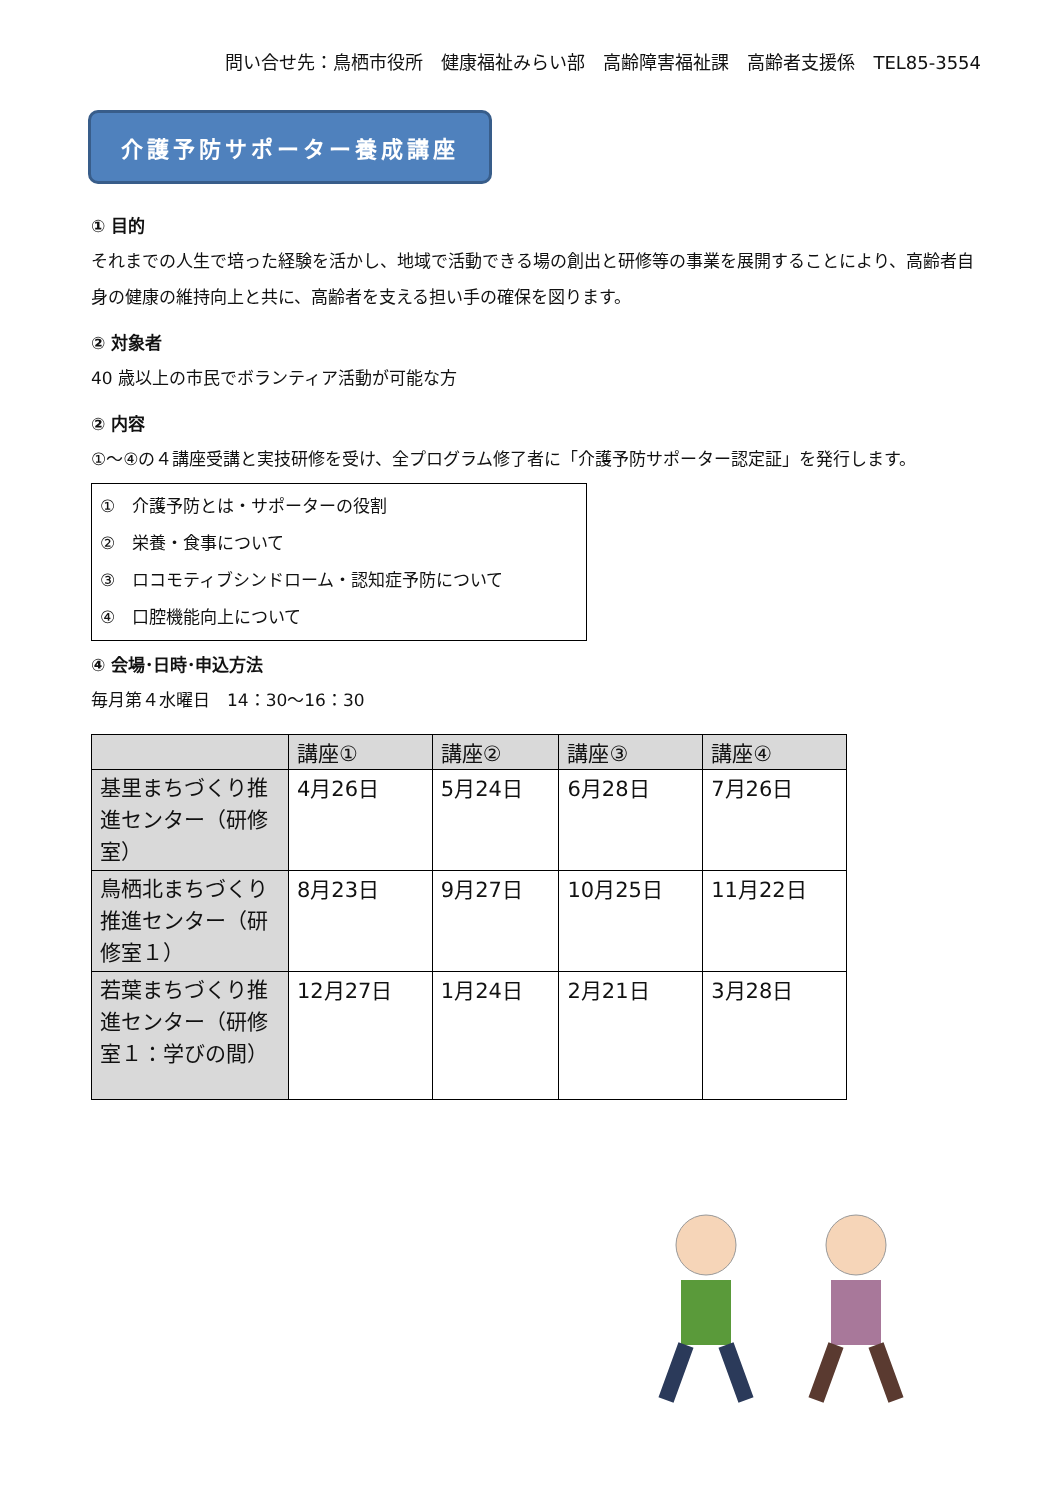問い合せ先：鳥栖市役所　健康福祉みらい部　高齢障害福祉課　高齢者支援係　TEL85-3554
介護予防サポーター養成講座
① 目的
それまでの人生で培った経験を活かし、地域で活動できる場の創出と研修等の事業を展開することにより、高齢者自身の健康の維持向上と共に、高齢者を支える担い手の確保を図ります。
② 対象者
40 歳以上の市民でボランティア活動が可能な方
② 内容
①～④の４講座受講と実技研修を受け、全プログラム修了者に「介護予防サポーター認定証」を発行します。
①　介護予防とは・サポーターの役割
②　栄養・食事について
③　ロコモティブシンドローム・認知症予防について
④　口腔機能向上について
④ 会場･日時･申込方法
毎月第４水曜日　14：30～16：30
| | 講座① | 講座② | 講座③ | 講座④ |
| --- | --- | --- | --- | --- |
| 基里まちづくり推進センター（研修室） | 4月26日 | 5月24日 | 6月28日 | 7月26日 |
| 鳥栖北まちづくり推進センター（研修室１） | 8月23日 | 9月27日 | 10月25日 | 11月22日 |
| 若葉まちづくり推進センター（研修室１：学びの間） | 12月27日 | 1月24日 | 2月21日 | 3月28日 |